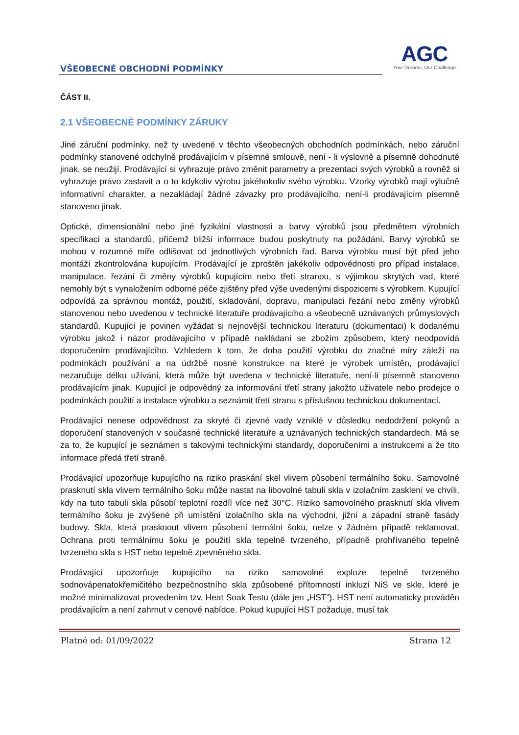VŠEOBECNÉ OBCHODNÍ PODMÍNKY
AGC
Your Dreams, Our Challenge
ČÁST II.
2.1 VŠEOBECNÉ PODMÍNKY ZÁRUKY
Jiné záruční podmínky, než ty uvedené v těchto všeobecných obchodních podmínkách, nebo záruční podmínky stanovené odchylně prodávajícím v písemné smlouvě, není - li výslovně a písemně dohodnuté jinak, se neužijí. Prodávající si vyhrazuje právo změnit parametry a prezentaci svých výrobků a rovněž si vyhrazuje právo zastavit a o to kdykoliv výrobu jakéhokoliv svého výrobku. Vzorky výrobků mají výlučně informativní charakter, a nezakládají žádné závazky pro prodávajícího, není-li prodávajícím písemně stanoveno jinak.
Optické, dimensionální nebo jiné fyzikální vlastnosti a barvy výrobků jsou předmětem výrobních specifikací a standardů, přičemž bližší informace budou poskytnuty na požádání. Barvy výrobků se mohou v rozumné míře odlišovat od jednotlivých výrobních řad. Barva výrobku musí být před jeho montáží zkontrolována kupujícím. Prodávající je zproštěn jakékoliv odpovědnosti pro případ instalace, manipulace, řezání či změny výrobků kupujícím nebo třetí stranou, s výjimkou skrytých vad, které nemohly být s vynaložením odborné péče zjištěny před výše uvedenými dispozicemi s výrobkem. Kupující odpovídá za správnou montáž, použití, skladování, dopravu, manipulaci řezání nebo změny výrobků stanovenou nebo uvedenou v technické literatuře prodávajícího a všeobecně uznávaných průmyslových standardů. Kupující je povinen vyžádat si nejnovější technickou literaturu (dokumentaci) k dodanému výrobku jakož i názor prodávajícího v případě nakládaní se zbožím způsobem, který neodpovídá doporučením prodávajícího. Vzhledem k tom, že doba použití výrobku do značné míry záleží na podmínkách používání a na údržbě nosné konstrukce na které je výrobek umístěn, prodávající nezaručuje délku užívání, která může být uvedena v technické literatuře, není-li písemně stanoveno prodávajícím jinak. Kupující je odpovědný za informování třetí strany jakožto uživatele nebo prodejce o podmínkách použití a instalace výrobku a seznámit třetí stranu s příslušnou technickou dokumentací.
Prodávající nenese odpovědnost za skryté či zjevné vady vzniklé v důsledku nedodržení pokynů a doporučení stanovených v současné technické literatuře a uznávaných technických standardech. Má se za to, že kupující je seznámen s takovými technickými standardy, doporučeními a instrukcemi a že tito informace předá třetí straně.
Prodávající upozorňuje kupujícího na riziko praskání skel vlivem působení termálního šoku. Samovolné prasknutí skla vlivem termálního šoku může nastat na libovolné tabuli skla v izolačním zasklení ve chvíli, kdy na tuto tabuli skla působí teplotní rozdíl více než 30°C. Riziko samovolného prasknutí skla vlivem termálního šoku je zvýšené při umístění izolačního skla na východní, jižní a západní straně fasády budovy. Skla, která prasknout vlivem působení termální šoku, nelze v žádném případě reklamovat. Ochrana proti termálnímu šoku je použití skla tepelně tvrzeného, případně prohřívaného tepelně tvrzeného skla s HST nebo tepelně zpevněného skla.
Prodávající upozorňuje kupujícího na riziko samovolné exploze tepelně tvrzeného sodnovápenatokřemičitého bezpečnostního skla způsobené přítomností inkluzí NiS ve skle, které je možné minimalizovat provedením tzv. Heat Soak Testu (dále jen „HST”). HST není automaticky prováděn prodávajícím a není zahrnut v cenové nabídce. Pokud kupující HST požaduje, musí tak
Platné od: 01/09/2022 Strana 12